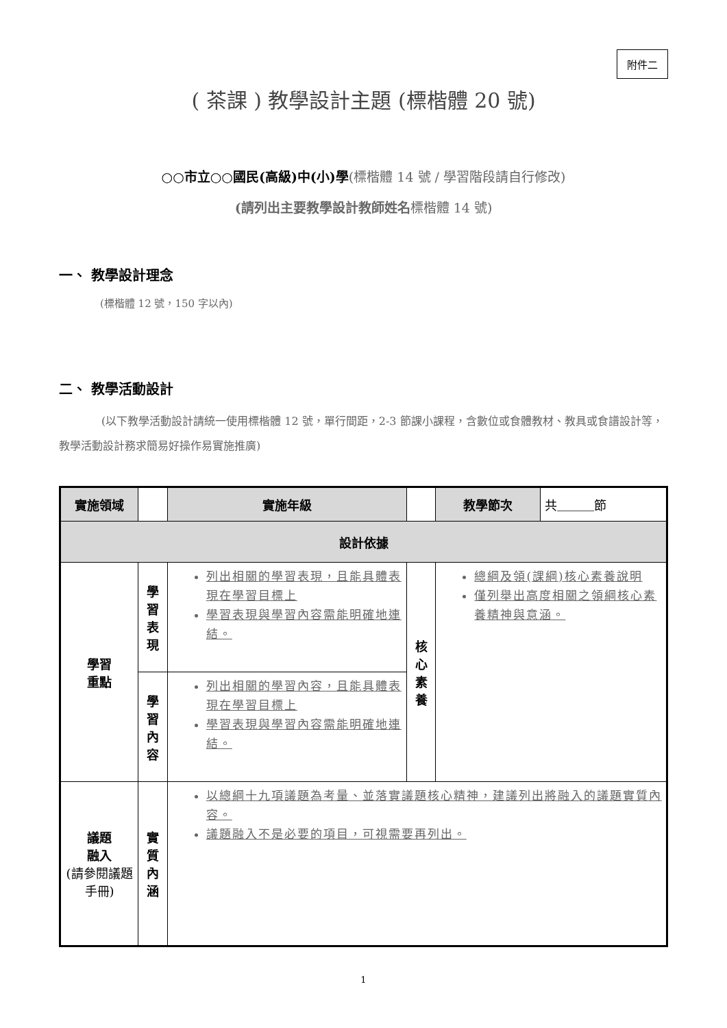附件二
( 茶課 ) 教學設計主題 (標楷體 20 號)
○○市立○○國民(高級)中(小)學(標楷體 14 號 / 學習階段請自行修改)
(請列出主要教學設計教師姓名 標楷體 14 號)
一、 教學設計理念
(標楷體 12 號，150 字以內)
二、 教學活動設計
(以下教學活動設計請統一使用標楷體 12 號，單行間距，2-3 節課小課程，含數位或食體教材、教具或食譜設計等，教學活動設計務求簡易好操作易實施推廣)
| 實施領域 | | 實施年級 | | 教學節次 | 共＿＿＿節 |
| 設計依據 | | | | | |
| 學習 重點 | 學習 表現 | 列出相關的學習表現，且能具體表現在學習目標上 學習表現與學習內容需能明確地連結。 | 核心 素養 | 總綱及領(課綱)核心素養說明 僅列舉出高度相關之領綱核心素養精神與意涵。 | |
| | 學習 內容 | 列出相關的學習內容，且能具體表現在學習目標上 學習表現與學習內容需能明確地連結。 | | | |
| 議題 融入 (請參閱議題手冊) | 實質 內涵 | 以總綱十九項議題為考量、並落實議題核心精神，建議列出將融入的議題實質內容。 議題融入不是必要的項目，可視需要再列出。 | | | |
1